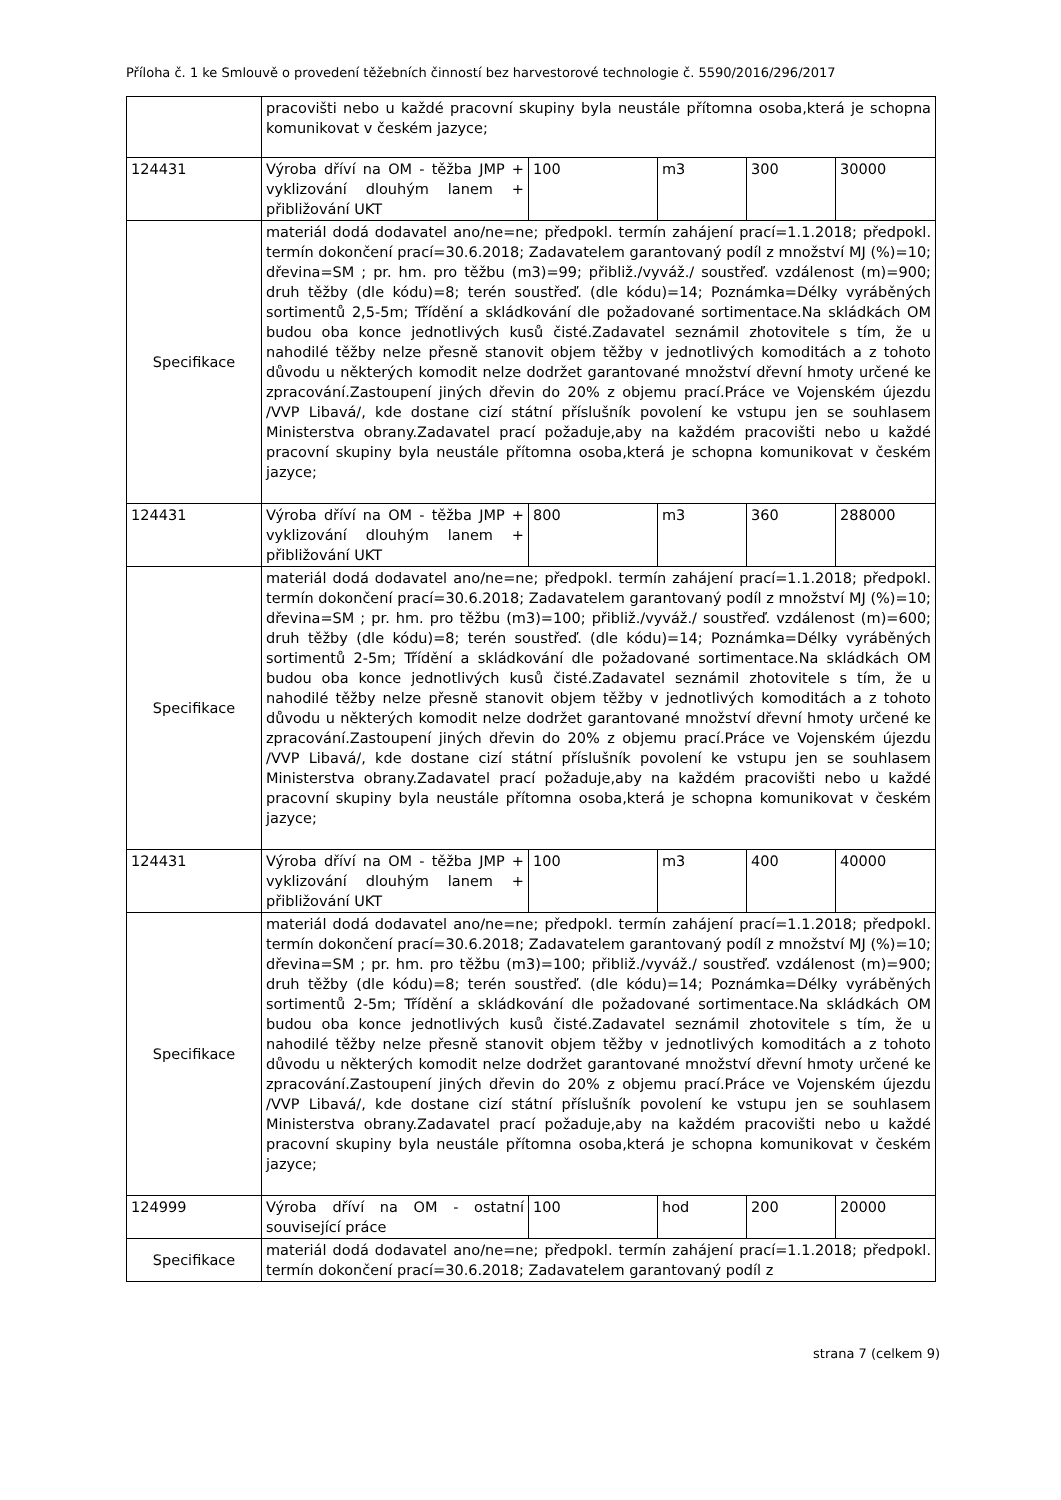Příloha č. 1 ke Smlouvě o provedení těžebních činností bez harvestorové technologie č. 5590/2016/296/2017
| | pracovišti nebo u každé pracovní skupiny byla neustále přítomna osoba,která je schopna komunikovat v českém jazyce; | | | | |
| 124431 | Výroba dříví na OM - těžba JMP + vyklizování dlouhým lanem + přibližování UKT | 100 | m3 | 300 | 30000 |
| Specifikace | materiál dodá dodavatel ano/ne=ne; předpokl. termín zahájení prací=1.1.2018; předpokl. termín dokončení prací=30.6.2018; Zadavatelem garantovaný podíl z množství MJ (%)=10; dřevina=SM ; pr. hm. pro těžbu (m3)=99; přibliž./vyváž./ soustřeď. vzdálenost (m)=900; druh těžby (dle kódu)=8; terén soustřeď. (dle kódu)=14; Poznámka=Délky vyráběných sortimentů 2,5-5m; Třídění a skládkování dle požadované sortimentace.Na skládkách OM budou oba konce jednotlivých kusů čisté.Zadavatel seznámil zhotovitele s tím, že u nahodilé těžby nelze přesně stanovit objem těžby v jednotlivých komoditách a z tohoto důvodu u některých komodit nelze dodržet garantované množství dřevní hmoty určené ke zpracování.Zastoupení jiných dřevin do 20% z objemu prací.Práce ve Vojenském újezdu /VVP Libavá/, kde dostane cizí státní příslušník povolení ke vstupu jen se souhlasem Ministerstva obrany.Zadavatel prací požaduje,aby na každém pracovišti nebo u každé pracovní skupiny byla neustále přítomna osoba,která je schopna komunikovat v českém jazyce; | | | | |
| 124431 | Výroba dříví na OM - těžba JMP + vyklizování dlouhým lanem + přibližování UKT | 800 | m3 | 360 | 288000 |
| Specifikace | materiál dodá dodavatel ano/ne=ne; předpokl. termín zahájení prací=1.1.2018; předpokl. termín dokončení prací=30.6.2018; Zadavatelem garantovaný podíl z množství MJ (%)=10; dřevina=SM ; pr. hm. pro těžbu (m3)=100; přibliž./vyváž./ soustřeď. vzdálenost (m)=600; druh těžby (dle kódu)=8; terén soustřeď. (dle kódu)=14; Poznámka=Délky vyráběných sortimentů 2-5m; Třídění a skládkování dle požadované sortimentace.Na skládkách OM budou oba konce jednotlivých kusů čisté.Zadavatel seznámil zhotovitele s tím, že u nahodilé těžby nelze přesně stanovit objem těžby v jednotlivých komoditách a z tohoto důvodu u některých komodit nelze dodržet garantované množství dřevní hmoty určené ke zpracování.Zastoupení jiných dřevin do 20% z objemu prací.Práce ve Vojenském újezdu /VVP Libavá/, kde dostane cizí státní příslušník povolení ke vstupu jen se souhlasem Ministerstva obrany.Zadavatel prací požaduje,aby na každém pracovišti nebo u každé pracovní skupiny byla neustále přítomna osoba,která je schopna komunikovat v českém jazyce; | | | | |
| 124431 | Výroba dříví na OM - těžba JMP + vyklizování dlouhým lanem + přibližování UKT | 100 | m3 | 400 | 40000 |
| Specifikace | materiál dodá dodavatel ano/ne=ne; předpokl. termín zahájení prací=1.1.2018; předpokl. termín dokončení prací=30.6.2018; Zadavatelem garantovaný podíl z množství MJ (%)=10; dřevina=SM ; pr. hm. pro těžbu (m3)=100; přibliž./vyváž./ soustřeď. vzdálenost (m)=900; druh těžby (dle kódu)=8; terén soustřeď. (dle kódu)=14; Poznámka=Délky vyráběných sortimentů 2-5m; Třídění a skládkování dle požadované sortimentace.Na skládkách OM budou oba konce jednotlivých kusů čisté.Zadavatel seznámil zhotovitele s tím, že u nahodilé těžby nelze přesně stanovit objem těžby v jednotlivých komoditách a z tohoto důvodu u některých komodit nelze dodržet garantované množství dřevní hmoty určené ke zpracování.Zastoupení jiných dřevin do 20% z objemu prací.Práce ve Vojenském újezdu /VVP Libavá/, kde dostane cizí státní příslušník povolení ke vstupu jen se souhlasem Ministerstva obrany.Zadavatel prací požaduje,aby na každém pracovišti nebo u každé pracovní skupiny byla neustále přítomna osoba,která je schopna komunikovat v českém jazyce; | | | | |
| 124999 | Výroba dříví na OM - ostatní související práce | 100 | hod | 200 | 20000 |
| Specifikace | materiál dodá dodavatel ano/ne=ne; předpokl. termín zahájení prací=1.1.2018; předpokl. termín dokončení prací=30.6.2018; Zadavatelem garantovaný podíl z | | | | |
strana 7 (celkem 9)